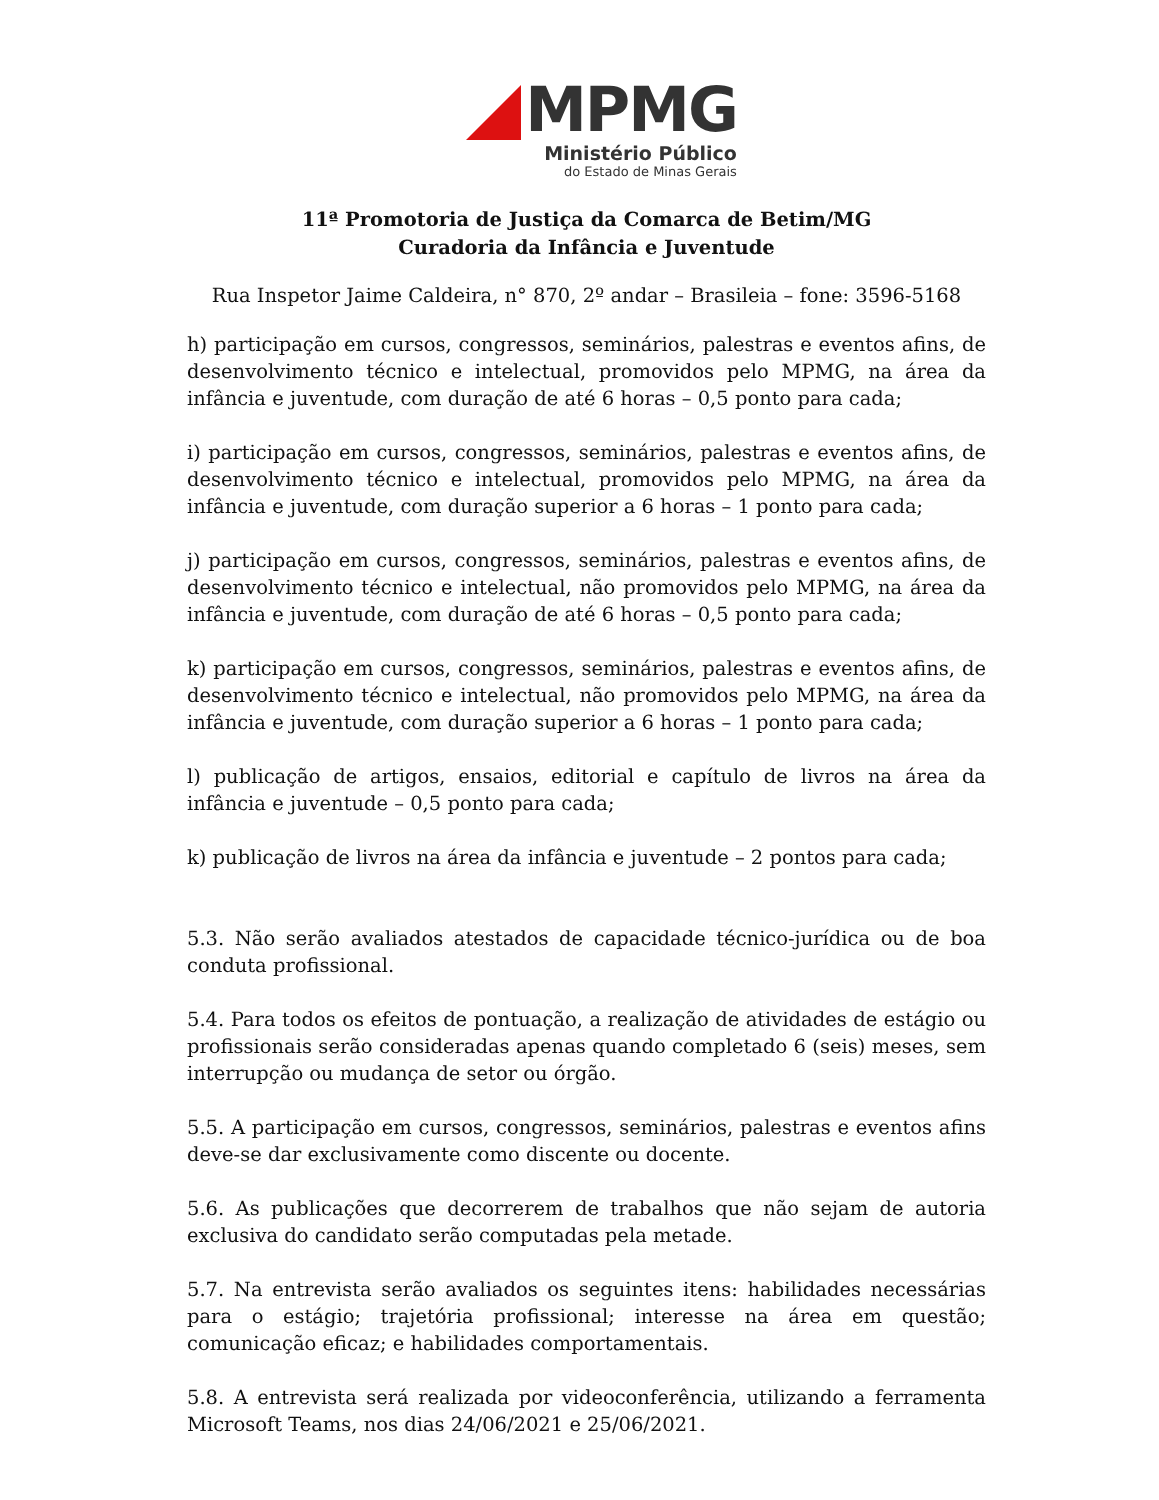MPMG
Ministério Público
do Estado de Minas Gerais
11ª Promotoria de Justiça da Comarca de Betim/MG
Curadoria da Infância e Juventude
Rua Inspetor Jaime Caldeira, n° 870, 2º andar – Brasileia – fone: 3596-5168
h) participação em cursos, congressos, seminários, palestras e eventos afins, de desenvolvimento técnico e intelectual, promovidos pelo MPMG, na área da infância e juventude, com duração de até 6 horas – 0,5 ponto para cada;
i) participação em cursos, congressos, seminários, palestras e eventos afins, de desenvolvimento técnico e intelectual, promovidos pelo MPMG, na área da infância e juventude, com duração superior a 6 horas – 1 ponto para cada;
j) participação em cursos, congressos, seminários, palestras e eventos afins, de desenvolvimento técnico e intelectual, não promovidos pelo MPMG, na área da infância e juventude, com duração de até 6 horas – 0,5 ponto para cada;
k) participação em cursos, congressos, seminários, palestras e eventos afins, de desenvolvimento técnico e intelectual, não promovidos pelo MPMG, na área da infância e juventude, com duração superior a 6 horas – 1 ponto para cada;
l) publicação de artigos, ensaios, editorial e capítulo de livros na área da infância e juventude – 0,5 ponto para cada;
k) publicação de livros na área da infância e juventude – 2 pontos para cada;
5.3. Não serão avaliados atestados de capacidade técnico-jurídica ou de boa conduta profissional.
5.4. Para todos os efeitos de pontuação, a realização de atividades de estágio ou profissionais serão consideradas apenas quando completado 6 (seis) meses, sem interrupção ou mudança de setor ou órgão.
5.5. A participação em cursos, congressos, seminários, palestras e eventos afins deve-se dar exclusivamente como discente ou docente.
5.6. As publicações que decorrerem de trabalhos que não sejam de autoria exclusiva do candidato serão computadas pela metade.
5.7. Na entrevista serão avaliados os seguintes itens: habilidades necessárias para o estágio; trajetória profissional; interesse na área em questão; comunicação eficaz; e habilidades comportamentais.
5.8. A entrevista será realizada por videoconferência, utilizando a ferramenta Microsoft Teams, nos dias 24/06/2021 e 25/06/2021.